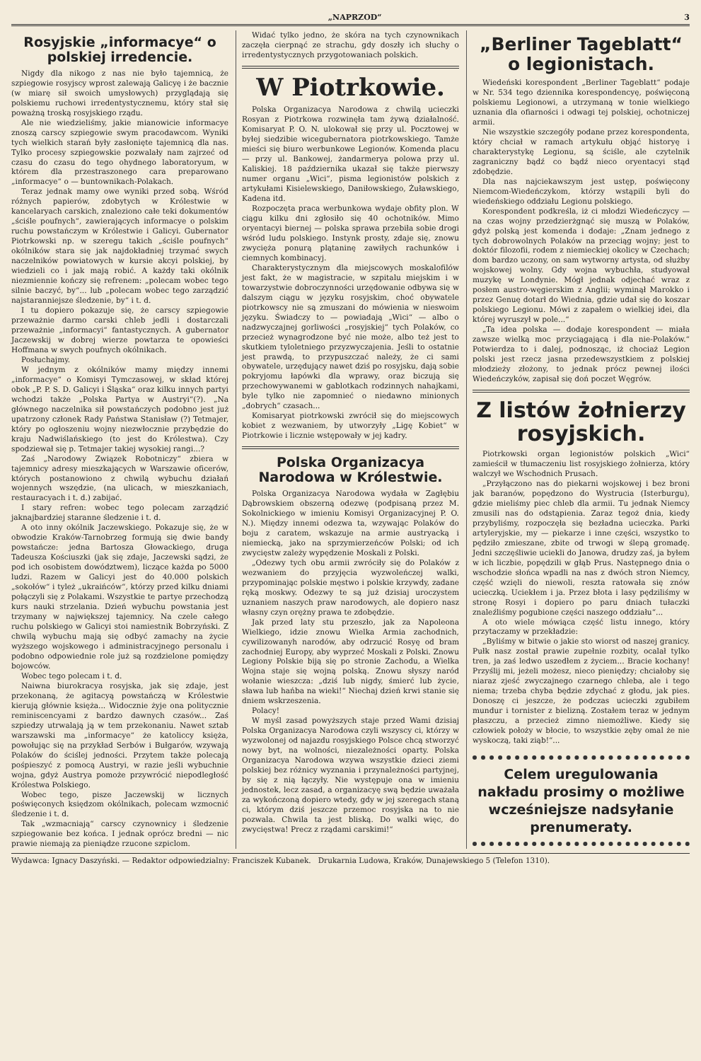„NAPRZOD“3
Rosyjskie „informacye“ o polskiej irredencie.
Nigdy dla nikogo z nas nie było tajemnicą, że szpiegowie rosyjscy wprost zalewają Galicyę i że bacznie (w miarę sił swoich umysłowych) przyglądają się polskiemu ruchowi irredentystycznemu, który stał się poważną troską rosyjskiego rządu.
Ale nie wiedzieliśmy, jakie mianowicie informacye znoszą carscy szpiegowie swym pracodawcom. Wyniki tych wielkich starań były zasłonięte tajemnicą dla nas. Tylko procesy szpiegowskie pozwalały nam zajrzeć od czasu do czasu do tego ohydnego laboratoryum, w którem dla przestraszonego cara preparowano „informacye“ o — buntownikach-Polakach.
Teraz jednak mamy owe wyniki przed sobą. Wśród różnych papierów, zdobytych w Królestwie w kancelaryach carskich, znaleziono całe teki dokumentów „ściśle poufnych“, zawierających informacye o polskim ruchu powstańczym w Królestwie i Galicyi. Gubernator Piotrkowski np. w szeregu takich „ściśle poufnych“ okólników stara się jak najdokładniej trzymać swych naczelników powiatowych w kursie akcyi polskiej, by wiedzieli co i jak mają robić. A każdy taki okólnik niezmiennie kończy się refrenem: „polecam wobec tego silnie baczyć, by“... lub „polecam wobec tego zarządzić najstaranniejsze śledzenie, by“ i t. d.
I tu dopiero pokazuje się, że carscy szpiegowie przeważnie darmo carski chleb jedli i dostarczali przeważnie „informacyi“ fantastycznych. A gubernator Jaczewskij w dobrej wierze powtarza te opowieści Hoffmana w swych poufnych okólnikach.
Posłuchajmy.
W jednym z okólników mamy między innemi „informacye“ o Komisyi Tymczasowej, w skład której obok „P. P. S. D. Galicyi i Śląska“ oraz kilku innych partyi wchodzi także „Polska Partya w Austryi“(?). „Na głównego naczelnika sił powstańczych podobno jest już upatrzony członek Rady Państwa Stanisław (?) Tetmajer, który po ogłoszeniu wojny niezwłocznie przybędzie do kraju Nadwiślańskiego (to jest do Królestwa). Czy spodziewał się p. Tetmajer takiej wysokiej rangi...?
Zaś „Narodowy Związek Robotniczy“ zbiera w tajemnicy adresy mieszkających w Warszawie oficerów, których postanowiono z chwilą wybuchu działań wojennych wszędzie, (na ulicach, w mieszkaniach, restauracyach i t. d.) zabijać.
I stary refren: wobec tego polecam zarządzić jaknajbardziej staranne śledzenie i t. d.
A oto inny okólnik Jaczewskiego. Pokazuje się, że w obwodzie Kraków-Tarnobrzeg formują się dwie bandy powstańcze: jedna Bartosza Głowackiego, druga Tadeusza Kościuszki (jak się zdaje, Jaczewski sądzi, że pod ich osobistem dowództwem), liczące każda po 5000 ludzi. Razem w Galicyi jest do 40.000 polskich „sokołów“ i tyleż „ukraińców“, którzy przed kilku dniami połączyli się z Polakami. Wszystkie te partye przechodzą kurs nauki strzelania. Dzień wybuchu powstania jest trzymany w największej tajemnicy. Na czele całego ruchu polskiego w Galicyi stoi namiestnik Bobrzyński. Z chwilą wybuchu mają się odbyć zamachy na życie wyższego wojskowego i administracyjnego personalu i podobno odpowiednie role już są rozdzielone pomiędzy bojowców.
Wobec tego polecam i t. d.
Naiwna biurokracya rosyjska, jak się zdaje, jest przekonaną, że agitacyą powstańczą w Królestwie kierują głównie księża... Widocznie żyje ona politycznie reminiscencyami z bardzo dawnych czasów... Zaś szpiedzy utrwalają ją w tem przekonaniu. Nawet sztab warszawski ma „informacye“ że katoliccy księża, powołując się na przykład Serbów i Bułgarów, wzywają Polaków do ściślej jedności. Przytem także polecają pośpieszyć z pomocą Austryi, w razie jeśli wybuchnie wojna, gdyż Austrya pomoże przywrócić niepodległość Królestwa Polskiego.
Wobec tego, pisze Jaczewskij w licznych poświęconych księdzom okólnikach, polecam wzmocnić śledzenie i t. d.
Tak „wzmacniają“ carscy czynownicy i śledzenie szpiegowanie bez końca. I jednak oprócz bredni — nic prawie niemają za pieniądze rzucone szpiclom.
Widać tylko jedno, że skóra na tych czynownikach zaczęła cierpnąć ze strachu, gdy doszły ich słuchy o irredentystycznych przygotowaniach polskich.
W Piotrkowie.
Polska Organizacya Narodowa z chwilą ucieczki Rosyan z Piotrkowa rozwinęła tam żywą działalność. Komisaryat P. O. N. ulokował się przy ul. Pocztowej w byłej siedzibie wicegubernatora piotrkowskiego. Tamże mieści się biuro werbunkowe Legionów. Komenda placu — przy ul. Bankowej, żandarmerya polowa przy ul. Kaliskiej. 18 października ukazał się także pierwszy numer organu „Wici“, pisma legionistów polskich z artykułami Kisielewskiego, Daniłowskiego, Żuławskiego, Kadena itd.
Rozpoczęta praca werbunkowa wydaje obfity plon. W ciągu kilku dni zgłosiło się 40 ochotników. Mimo oryentacyi biernej — polska sprawa przebiła sobie drogi wśród ludu polskiego. Instynk prosty, zdaje się, znowu zwycięża ponurą plątaninę zawiłych rachunków i ciemnych kombinacyj.
Charakterystycznym dla miejscowych moskalofilów jest fakt, że w magistracie, w szpitalu miejskim i w towarzystwie dobroczynności urzędowanie odbywa się w dalszym ciągu w języku rosyjskim, choć obywatele piotrkowscy nie są zmuszani do mówienia w nieswoim języku. Świadczy to — powiadają „Wici“ — albo o nadzwyczajnej gorliwości „rosyjskiej“ tych Polaków, co przecież wynagrodzone być nie może, albo też jest to skutkiem tyloletniego przyzwyczajenia. Jeśli to ostatnie jest prawdą, to przypuszczać należy, że ci sami obywatele, urzędujący nawet dziś po rosyjsku, dają sobie pokryjomu łapówki dla wprawy, oraz biczują się przechowywanemi w gablotkach rodzinnych nahajkami, byle tylko nie zapomnieć o niedawno minionych „dobrych“ czasach...
Komisaryat piotrkowski zwrócił się do miejscowych kobiet z wezwaniem, by utworzyły „Ligę Kobiet“ w Piotrkowie i licznie wstępowały w jej kadry.
Polska Organizacya Narodowa w Królestwie.
Polska Organizacya Narodowa wydała w Zagłębiu Dąbrowskiem obszerną odezwę (podpisaną przez M. Sokolnickiego w imieniu Komisyi Organizacyjnej P. O. N.). Między innemi odezwa ta, wzywając Polaków do boju z caratem, wskazuje na armie austryacką i niemiecką, jako na sprzymierzeńców Polski; od ich zwycięstw zależy wypędzenie Moskali z Polski.
„Odezwy tych obu armii zwróciły się do Polaków z wezwaniem do przyjęcia wyzwoleńczej walki, przypominając polskie męstwo i polskie krzywdy, zadane ręką moskwy. Odezwy te są już dzisiaj uroczystem uznaniem naszych praw narodowych, ale dopiero nasz własny czyn orężny prawa te zdobędzie.
Jak przed laty stu przeszło, jak za Napoleona Wielkiego, idzie znowu Wielka Armia zachodnich, cywilizowanyh narodów, aby odrzucić Rosyę od bram zachodniej Europy, aby wyprzeć Moskali z Polski. Znowu Legiony Polskie biją się po stronie Zachodu, a Wielka Wojna staje się wojną polską. Znowu słyszy naród wołanie wieszcza: „dziś lub nigdy, śmierć lub życie, sława lub hańba na wieki!“ Niechaj dzień krwi stanie się dniem wskrzeszenia.
Polacy!
W myśl zasad powyższych staje przed Wami dzisiaj Polska Organizacya Narodowa czyli wszyscy ci, którzy w wyzwolonej od najazdu rosyjskiego Polsce chcą stworzyć nowy byt, na wolności, niezależności oparty. Polska Organizacya Narodowa wzywa wszystkie dzieci ziemi polskiej bez różnicy wyznania i przynależności partyjnej, by się z nią łączyły. Nie występuje ona w imieniu jednostek, lecz zasad, a organizacyę swą będzie uważała za wykończoną dopiero wtedy, gdy w jej szeregach staną ci, którym dziś jeszcze przemoc rosyjska na to nie pozwala. Chwila ta jest bliską. Do walki więc, do zwycięstwa! Precz z rządami carskimi!“
„Berliner Tageblatt“ o legionistach.
Wiedeński korespondent „Berliner Tageblatt“ podaje w Nr. 534 tego dziennika korespondencyę, poświęconą polskiemu Legionowi, a utrzymaną w tonie wielkiego uznania dla ofiarności i odwagi tej polskiej, ochotniczej armii.
Nie wszystkie szczegóły podane przez korespondenta, który chciał w ramach artykułu objąć historyę i charakterystykę Legionu, są ściśle, ale czytelnik zagraniczny bądź co bądź nieco oryentacyi stąd zdobędzie.
Dla nas najciekawszym jest ustęp, poświęcony Niemcom-Wiedeńczykom, którzy wstąpili byli do wiedeńskiego oddziału Legionu polskiego.
Korespondent podkreśla, iż ci młodzi Wiedeńczycy — na czas wojny przedzierżgnąć się muszą w Polaków, gdyż polską jest komenda i dodaje: „Znam jednego z tych dobrowolnych Polaków na przeciąg wojny; jest to doktór filozofii, rodem z niemieckiej okolicy w Czechach; dom bardzo uczony, on sam wytworny artysta, od służby wojskowej wolny. Gdy wojna wybuchła, studyował muzykę w Londynie. Mógł jednak odjechać wraz z posłem austro-węgierskim z Anglii; wyminął Marokko i przez Genuę dotarł do Wiednia, gdzie udał się do koszar polskiego Legionu. Mówi z zapałem o wielkiej idei, dla której wyruszył w pole...“
„Ta idea polska — dodaje korespondent — miała zawsze wielką moc przyciągającą i dla nie-Polaków.“ Potwierdza to i dalej, podnosząc, iż chociaż Legion polski jest rzecz jasna przedewszystkiem z polskiej młodzieży złożony, to jednak prócz pewnej ilości Wiedeńczyków, zapisał się doń poczet Węgrów.
Z listów żołnierzy rosyjskich.
Piotrkowski organ legionistów polskich „Wici“ zamieścił w tłumaczeniu list rosyjskiego żołnierza, który walczył we Wschodnich Prusach.
„Przyłączono nas do piekarni wojskowej i bez broni jak baranów, popędzono do Wystrucia (Isterburgu), gdzie mieliśmy piec chleb dla armii. Tu jednak Niemcy zmusili nas do odstąpienia. Zaraz tegoż dnia, kiedy przybyliśmy, rozpoczęła się bezładna ucieczka. Parki artyleryjskie, my — piekarze i inne części, wszystko to pędziło zmieszane, zbite od trwogi w ślepą gromadę. Jedni szczęśliwie uciekli do Janowa, drudzy zaś, ja byłem w ich liczbie, popędzili w głąb Prus. Następnego dnia o wschodzie słońca wpadli na nas z dwóch stron Niemcy, część wzięli do niewoli, reszta ratowała się znów ucieczką. Uciekłem i ja. Przez błota i lasy pędziliśmy w stronę Rosyi i dopiero po paru dniach tułaczki znaleźliśmy pogubione części naszego oddziału“...
A oto wiele mówiąca część listu innego, który przytaczamy w przekładzie:
„Byliśmy w bitwie o jakie sto wiorst od naszej granicy. Pułk nasz został prawie zupełnie rozbity, ocalał tylko tren, ja zaś ledwo uszedłem z życiem... Bracie kochany! Przyślij mi, jeżeli możesz, nieco pieniędzy; chciałoby się niaraz zjeść zwyczajnego czarnego chleba, ale i tego niema; trzeba chyba będzie zdychać z głodu, jak pies. Donoszę ci jeszcze, że podczas ucieczki zgubiłem mundur i tornister z bielizną. Zostałem teraz w jednym płaszczu, a przecież zimno niemożliwe. Kiedy się człowiek położy w błocie, to wszystkie zęby omal że nie wyskoczą, taki ziąb!“...
Celem uregulowania nakładu prosimy o możliwe wcześniejsze nadsyłanie prenumeraty.
Wydawca: Ignacy Daszyński. — Redaktor odpowiedzialny: Franciszek Kubanek. Drukarnia Ludowa, Kraków, Dunajewskiego 5 (Telefon 1310).